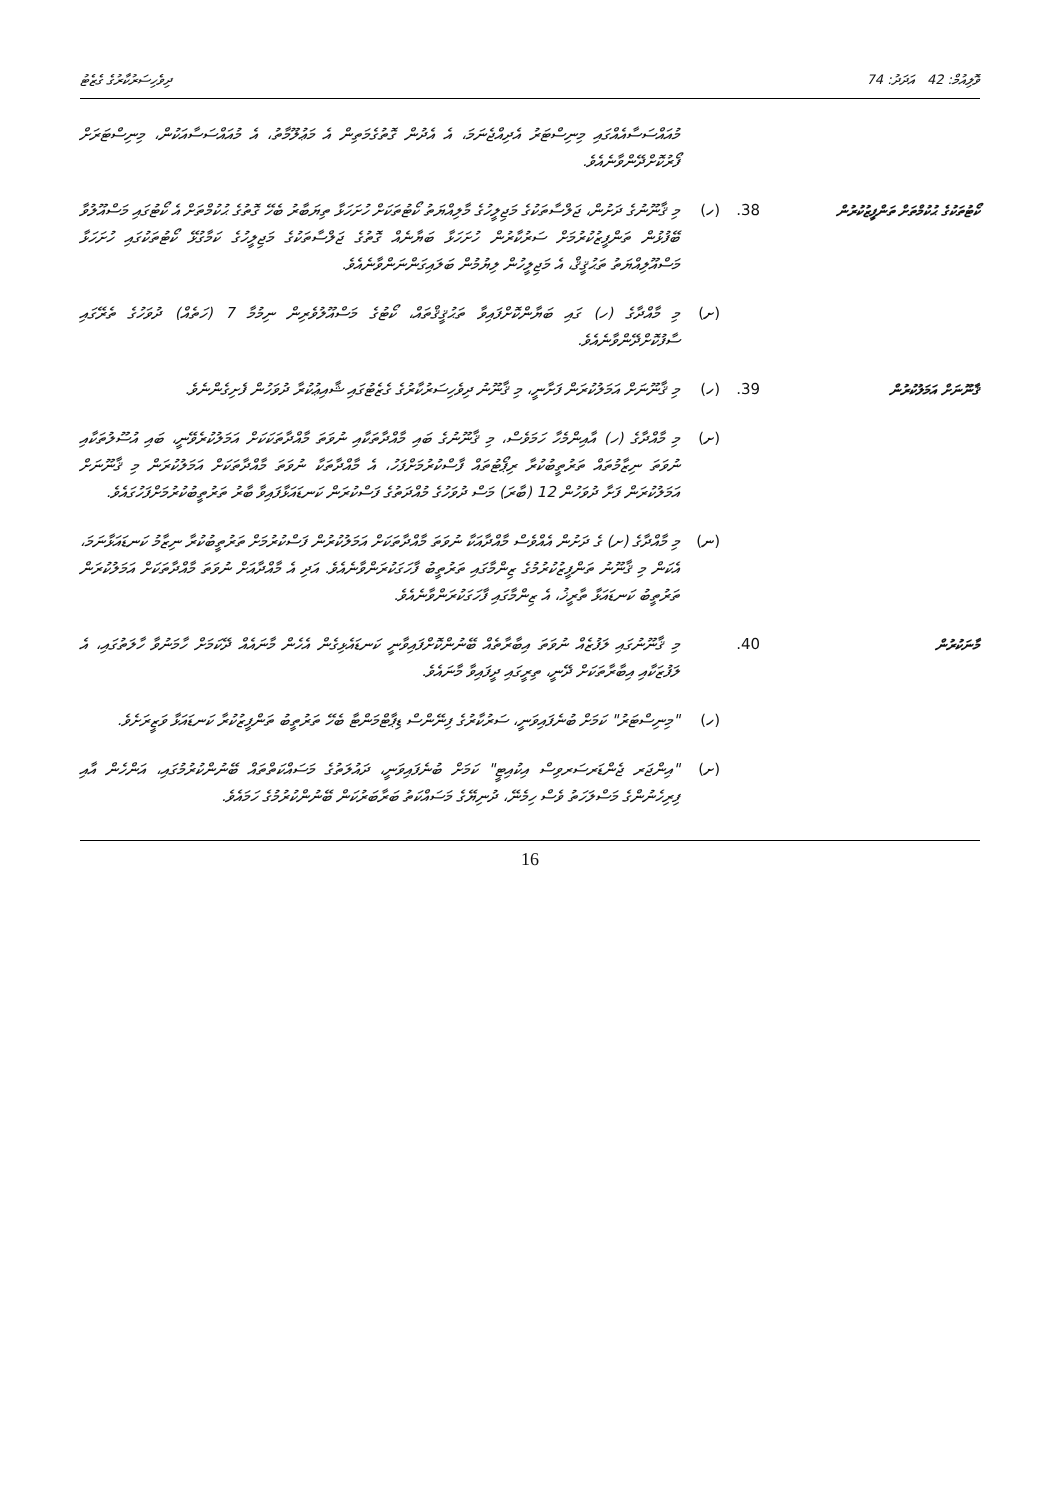ވޮލިއުމް: 42 އަދަދު: 74 ދިވެހިސަރުކާރުގެ ގެޒެޓު
މުއައްސަސާއެއްގައި މިނިސްޓަރު އެދިއްޖެނަމަ، އެ އެދުން ގޮތުގެމަތިން އެ މަޢުލޫމާތު، އެ މުއައްސަސާއަކުން، މިނިސްޓަރަށް ފޯރުކޮށްދޭންވާނެއެވެ.
ކޯޓުތަކުގެ ޙުކުމްތަށް ތަންފީޒުކުރުން
38. (ހ) މި ޤާނޫނުގެ ދަށުން، ޖަލްސާތަކުގެ މަޖިލީހުގެ މާލިއްޔަތު ކޯޓުތަކަށް ހުށަހަޅާ ތިޔަބާރު ބެހޭ ގޮތުގެ ޙުކުމްތަށް އެ ކޯޓުގައި މަސްއޫލުވާ ބޭފުޅުން ތަންފީޒުކުރުމަށް ސަރުކާރުން ހުށަހަޅާ ބަޔާނެއް ގޮތުގެ ޖަލްސާތަކުގެ މަޖިލީހުގެ ކަމާގުޅޭ ކޯޓުތަކުގައި ހުށަހަޅާ މަސްއޫލިއްޔަތު ތަޙުޤީޤް، އެ މަޖިލީހުން ލިޔުމުން ބަލައިގަންނަންވާނެއެވެ.
(ށ) މި މާއްދާގެ (ހ) ގައި ބަޔާންކޮށްފައިވާ ތަޙުޤީޤްތައް، ކޯޓުގެ މަސްއޫލުވެރިން ނިމުމާ 7 (ހަތެއް) ދުވަހުގެ ތެރޭގައި ސާފުކޮށްދޭންވާނެއެވެ.
ޤާނޫނަށް އަމަލުކުރުން
39. (ހ) މި ޤާނޫނަށް އަމަލުކުރަން ފަށާނީ، މި ޤާނޫނު ދިވެހިސަރުކާރުގެ ގެޒެޓުގައި ޝާއިޢުކުރާ ދުވަހުން ފެށިގެންނެވެ.
(ށ) މި މާއްދާގެ (ހ) އާއިންމެހާ ހަމަވެސް، މި ޤާނޫނުގެ ބައި މާއްދާތަކާއި ނުވަތަ މާއްދާތަކަކަށް އަމަލުކުރެވޭނީ، ބައި އުސޫލުތަކާއި ނުވަތަ ނިޒާމުތައް ތަރުތީބުކުރާ ރިޕޯޓުތައް ފާސްކުރުމަށްފަހު، އެ މާއްދާތަކާ ނުވަތަ މާއްދާތަކަށް އަމަލުކުރަން މި ޤާނޫނަށް އަމަލުކުރަން ފަށާ ދުވަހުން 12 (ބާރަ) މަސް ދުވަހުގެ މުއްދަތުގެ ފަސްކުރަން ކަނޑައަޅާފައިވާ ބާރު ތަރުތީބުކުރުމަށްފަހުގައެވެ.
(ނ) މި މާއްދާގެ (ށ) ގެ ދަށުން އެއްވެސް މާއްދާއަކާ ނުވަތަ މާއްދާތަކަށް އަމަލުކުރުން ފަސްކުރުމަށް ތަރުތީބުކުރާ ނިޒާމު ކަނޑައަޅާނަމަ، އެކަން މި ޤާނޫނު ތަންފީޒުކުރުމުގެ ޒިންމާގައި ތަރުތީބު ފާހަގަކުރަންވާނެއެވެ. އަދި އެ މާއްދާއަށް ނުވަތަ މާއްދާތަކަށް އަމަލުކުރަން ތަރުތީބު ކަނޑައަޅާ ތާރީޚު، އެ ޒިންމާގައި ފާހަގަކުރަންވާނެއެވެ.
މާނަކުރުން
40. މި ޤާނޫނުގައި ލަފުޒެއް ނުވަތަ އިބާރާތެއް ބޭނުންކޮށްފައިވާނީ ކަނޑައެޅިގެން އެހެން މާނައެއް ދޭކަމަށް ހާމަނުވާ ހާލަތުގައި، އެ ލަފުޒަކާއި އިބާރާތަކަށް ދޭނީ، ތިރީގައި ދީފައިވާ މާނައެވެ.
(ހ) "މިނިސްޓަރު" ކަމަށް ބުނެފައިވަނީ، ސަރުކާރުގެ ފިނޭންސް ޑިޕާޓްމަންޓާ ބެހޭ ތަރުތީބު ތަންފީޒުކުރާ ކަނޑައަޅާ ވަޒީރަށެވެ.
(ށ) "އިންޖަރ ޖެންޑަރސަރވިސް އިކުއިޓީ" ކަމަށް ބުނެފައިވަނީ، ދައުލަތުގެ މަސައްކަތްތައް ބޭނުންކުރުމުގައި، އަންހެން އާއި ފިރިހެނުންގެ މަސްލަހަތު ވެސް ހިމެނޭ، ދުނިޔޭގެ މަސައްކަތު ބަރާބަރުކަން ބޭނުންކުރުމުގެ ހަމައެވެ.
16